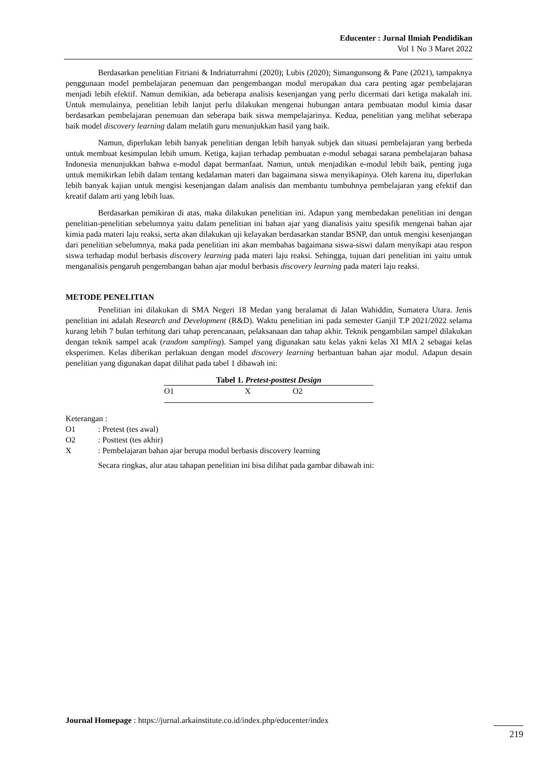Educenter : Jurnal Ilmiah Pendidikan
Vol 1 No 3 Maret 2022
Berdasarkan penelitian Fitriani & Indriaturrahmi (2020); Lubis (2020); Simangunsong & Pane (2021), tampaknya penggunaan model pembelajaran penemuan dan pengembangan modul merupakan dua cara penting agar pembelajaran menjadi lebih efektif. Namun demikian, ada beberapa analisis kesenjangan yang perlu dicermati dari ketiga makalah ini. Untuk memulainya, penelitian lebih lanjut perlu dilakukan mengenai hubungan antara pembuatan modul kimia dasar berdasarkan pembelajaran penemuan dan seberapa baik siswa mempelajarinya. Kedua, penelitian yang melihat seberapa baik model discovery learning dalam melatih guru menunjukkan hasil yang baik.
Namun, diperlukan lebih banyak penelitian dengan lebih banyak subjek dan situasi pembelajaran yang berbeda untuk membuat kesimpulan lebih umum. Ketiga, kajian terhadap pembuatan e-modul sebagai sarana pembelajaran bahasa Indonesia menunjukkan bahwa e-modul dapat bermanfaat. Namun, untuk menjadikan e-modul lebih baik, penting juga untuk memikirkan lebih dalam tentang kedalaman materi dan bagaimana siswa menyikapinya. Oleh karena itu, diperlukan lebih banyak kajian untuk mengisi kesenjangan dalam analisis dan membantu tumbuhnya pembelajaran yang efektif dan kreatif dalam arti yang lebih luas.
Berdasarkan pemikiran di atas, maka dilakukan penelitian ini. Adapun yang membedakan penelitian ini dengan penelitian-penelitian sebelumnya yaitu dalam penelitian ini bahan ajar yang dianalisis yaitu spesifik mengenai bahan ajar kimia pada materi laju reaksi, serta akan dilakukan uji kelayakan berdasarkan standar BSNP, dan untuk mengisi kesenjangan dari penelitian sebelumnya, maka pada penelitian ini akan membahas bagaimana siswa-siswi dalam menyikapi atau respon siswa terhadap modul berbasis discovery learning pada materi laju reaksi. Sehingga, tujuan dari penelitian ini yaitu untuk menganalisis pengaruh pengembangan bahan ajar modul berbasis discovery learning pada materi laju reaksi.
METODE PENELITIAN
Penelitian ini dilakukan di SMA Negeri 18 Medan yang beralamat di Jalan Wahiddin, Sumatera Utara. Jenis penelitian ini adalah Research and Development (R&D). Waktu penelitian ini pada semester Ganjil T.P 2021/2022 selama kurang lebih 7 bulan terhitung dari tahap perencanaan, pelaksanaan dan tahap akhir. Teknik pengambilan sampel dilakukan dengan teknik sampel acak (random sampling). Sampel yang digunakan satu kelas yakni kelas XI MIA 2 sebagai kelas eksperimen. Kelas diberikan perlakuan dengan model discovery learning berbantuan bahan ajar modul. Adapun desain penelitian yang digunakan dapat dilihat pada tabel 1 dibawah ini:
Tabel 1. Pretest-posttest Design
| O1 | X | O2 |
Keterangan :
| O1 | : Pretest (tes awal) |
| O2 | : Posttest (tes akhir) |
| X | : Pembelajaran bahan ajar berupa modul berbasis discovery learning |
Secara ringkas, alur atau tahapan penelitian ini bisa dilihat pada gambar dibawah ini:
Journal Homepage : https://jurnal.arkainstitute.co.id/index.php/educenter/index
219